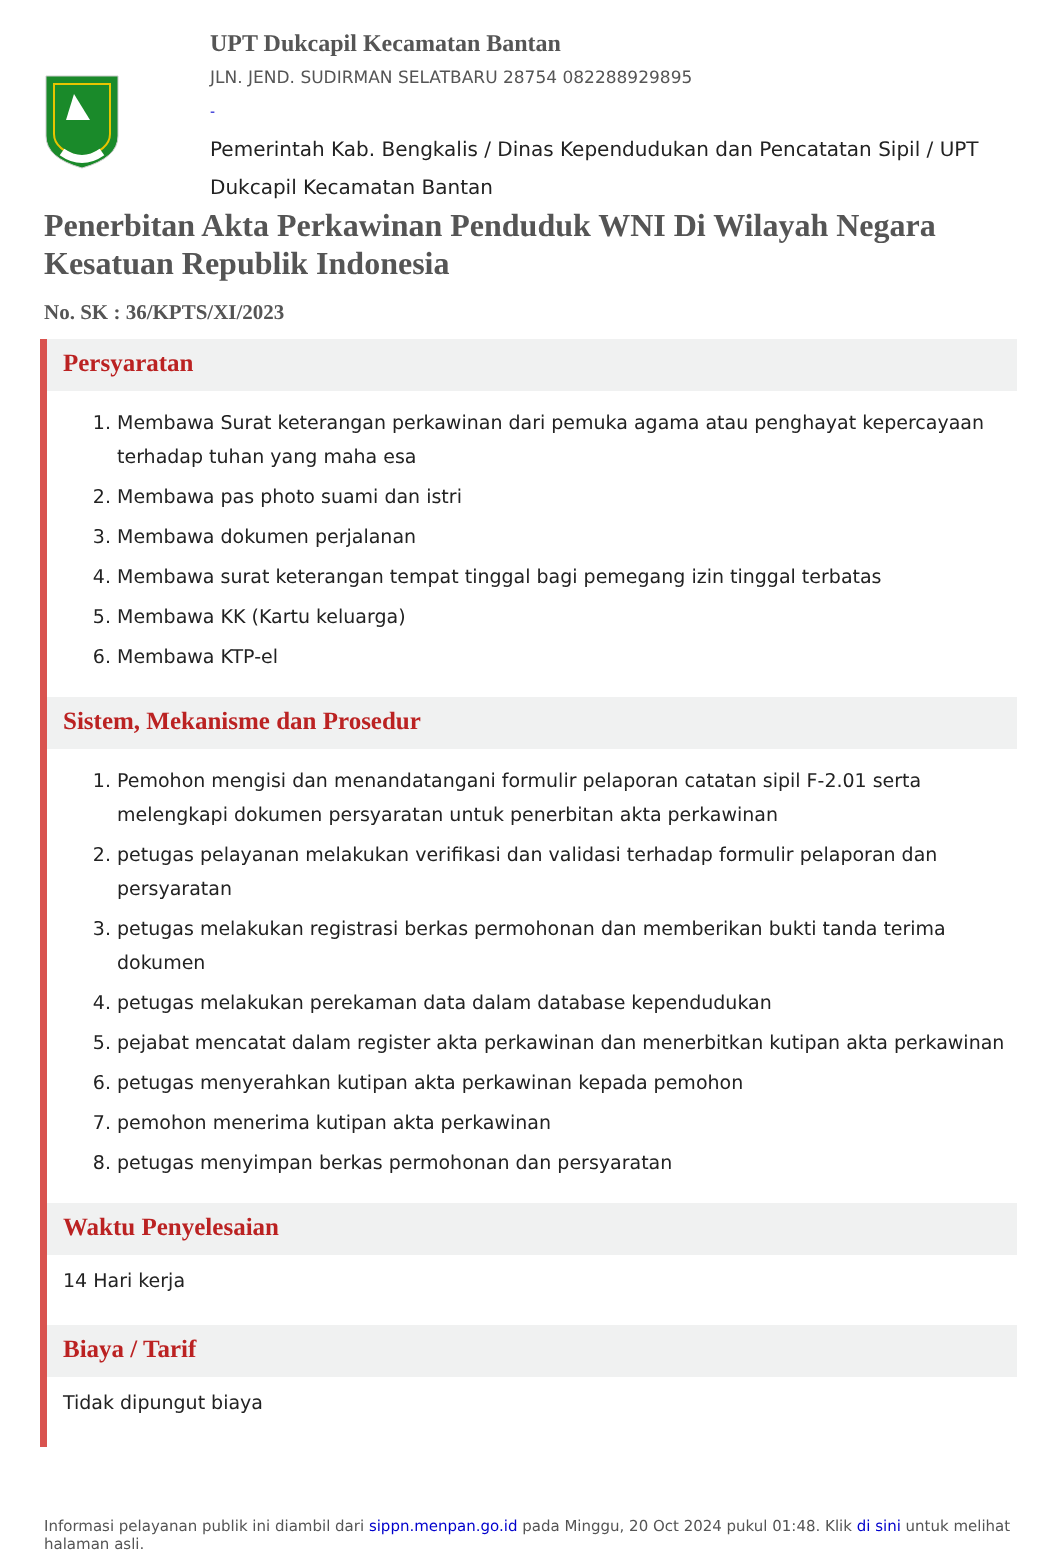UPT Dukcapil Kecamatan Bantan
JLN. JEND. SUDIRMAN SELATBARU 28754 082288929895
-
Pemerintah Kab. Bengkalis / Dinas Kependudukan dan Pencatatan Sipil / UPT Dukcapil Kecamatan Bantan
Penerbitan Akta Perkawinan Penduduk WNI Di Wilayah Negara Kesatuan Republik Indonesia
No. SK : 36/KPTS/XI/2023
Persyaratan
1. Membawa Surat keterangan perkawinan dari pemuka agama atau penghayat kepercayaan terhadap tuhan yang maha esa
2. Membawa pas photo suami dan istri
3. Membawa dokumen perjalanan
4. Membawa surat keterangan tempat tinggal bagi pemegang izin tinggal terbatas
5. Membawa KK (Kartu keluarga)
6. Membawa KTP-el
Sistem, Mekanisme dan Prosedur
1. Pemohon mengisi dan menandatangani formulir pelaporan catatan sipil F-2.01 serta melengkapi dokumen persyaratan untuk penerbitan akta perkawinan
2. petugas pelayanan melakukan verifikasi dan validasi terhadap formulir pelaporan dan persyaratan
3. petugas melakukan registrasi berkas permohonan dan memberikan bukti tanda terima dokumen
4. petugas melakukan perekaman data dalam database kependudukan
5. pejabat mencatat dalam register akta perkawinan dan menerbitkan kutipan akta perkawinan
6. petugas menyerahkan kutipan akta perkawinan kepada pemohon
7. pemohon menerima kutipan akta perkawinan
8. petugas menyimpan berkas permohonan dan persyaratan
Waktu Penyelesaian
14 Hari kerja
Biaya / Tarif
Tidak dipungut biaya
Informasi pelayanan publik ini diambil dari sippn.menpan.go.id pada Minggu, 20 Oct 2024 pukul 01:48. Klik di sini untuk melihat halaman asli.